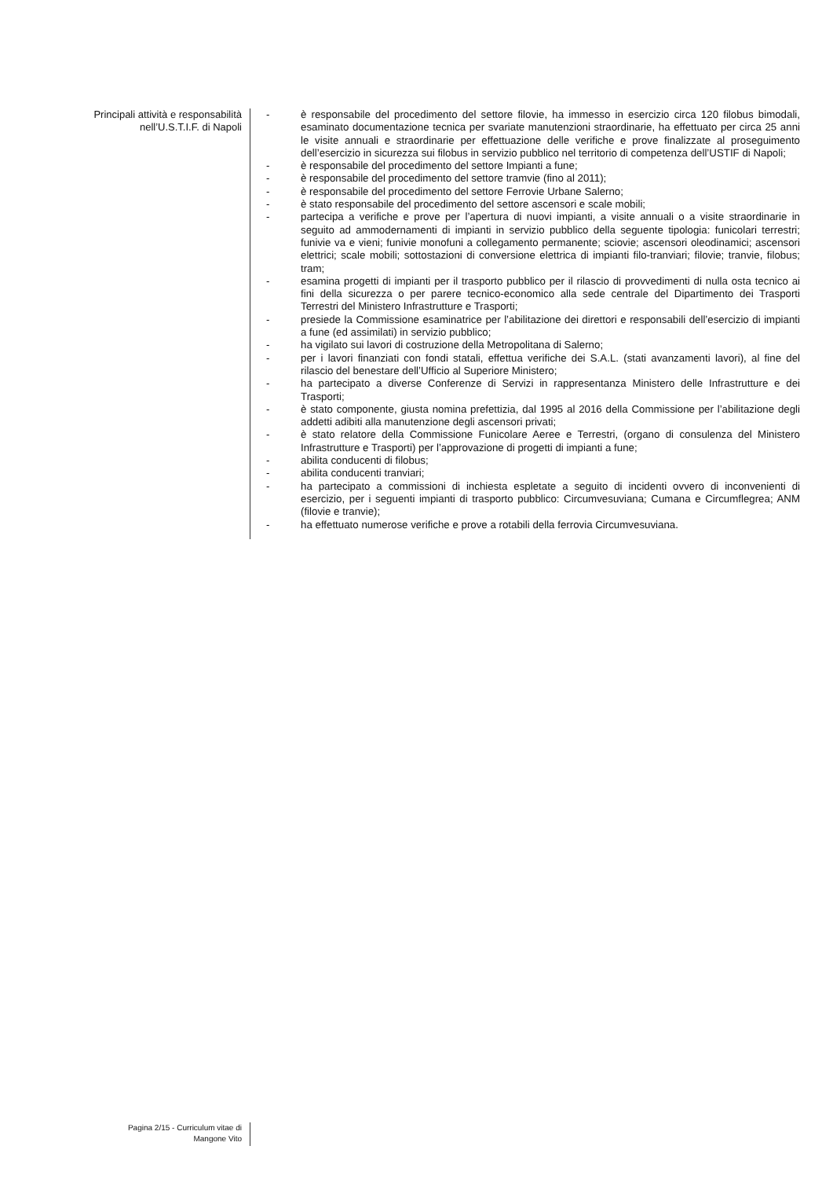Principali attività e responsabilità
nell’U.S.T.I.F. di Napoli
- è responsabile del procedimento del settore filovie, ha immesso in esercizio circa 120 filobus bimodali, esaminato documentazione tecnica per svariate manutenzioni straordinarie, ha effettuato per circa 25 anni le visite annuali e straordinarie per effettuazione delle verifiche e prove finalizzate al proseguimento dell’esercizio in sicurezza sui filobus in servizio pubblico nel territorio di competenza dell’USTIF di Napoli;
- è responsabile del procedimento del settore Impianti a fune;
- è responsabile del procedimento del settore tramvie (fino al 2011);
- è responsabile del procedimento del settore Ferrovie Urbane Salerno;
- è stato responsabile del procedimento del settore ascensori e scale mobili;
- partecipa a verifiche e prove per l’apertura di nuovi impianti, a visite annuali o a visite straordinarie in seguito ad ammodernamenti di impianti in servizio pubblico della seguente tipologia: funicolari terrestri; funivie va e vieni; funivie monofuni a collegamento permanente; sciovie; ascensori oleodinamici; ascensori elettrici; scale mobili; sottostazioni di conversione elettrica di impianti filo-tranviari; filovie; tranvie, filobus; tram;
- esamina progetti di impianti per il trasporto pubblico per il rilascio di provvedimenti di nulla osta tecnico ai fini della sicurezza o per parere tecnico-economico alla sede centrale del Dipartimento dei Trasporti Terrestri del Ministero Infrastrutture e Trasporti;
- presiede la Commissione esaminatrice per l’abilitazione dei direttori e responsabili dell’esercizio di impianti a fune (ed assimilati) in servizio pubblico;
- ha vigilato sui lavori di costruzione della Metropolitana di Salerno;
- per i lavori finanziati con fondi statali, effettua verifiche dei S.A.L. (stati avanzamenti lavori), al fine del rilascio del benestare dell’Ufficio al Superiore Ministero;
- ha partecipato a diverse Conferenze di Servizi in rappresentanza Ministero delle Infrastrutture e dei Trasporti;
- è stato componente, giusta nomina prefettizia, dal 1995 al 2016 della Commissione per l’abilitazione degli addetti adibiti alla manutenzione degli ascensori privati;
- è stato relatore della Commissione Funicolare Aeree e Terrestri, (organo di consulenza del Ministero Infrastrutture e Trasporti) per l’approvazione di progetti di impianti a fune;
- abilita conducenti di filobus;
- abilita conducenti tranviari;
- ha partecipato a commissioni di inchiesta espletate a seguito di incidenti ovvero di inconvenienti di esercizio, per i seguenti impianti di trasporto pubblico: Circumvesuviana; Cumana e Circumflegrea; ANM (filovie e tranvie);
- ha effettuato numerose verifiche e prove a rotabili della ferrovia Circumvesuviana.
Pagina 2/15 - Curriculum vitae di
Mangone Vito